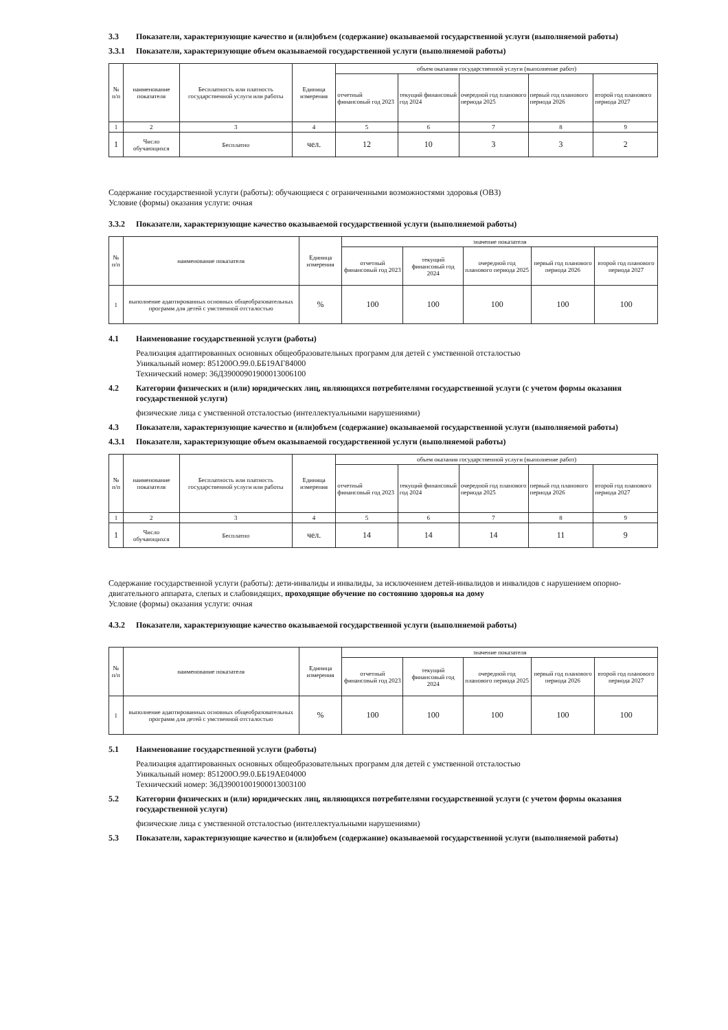3.3 Показатели, характеризующие качество и (или)объем (содержание) оказываемой государственной услуги (выполняемой работы)
3.3.1 Показатели, характеризующие объем оказываемой государственной услуги (выполняемой работы)
| № п/п | наименование показателя | Бесплатность или платность государственной услуги или работы | Единица измерения | объем оказания государственной услуги (выполнение работ) | | | | |
| --- | --- | --- | --- | --- | --- | --- | --- | --- |
| | | | | отчетный финансовый год 2023 | текущий финансовый год 2024 | очередной год планового периода 2025 | первый год планового периода 2026 | второй год планового периода 2027 |
| 1 | 2 | 3 | 4 | 5 | 6 | 7 | 8 | 9 |
| 1 | Число обучающихся | Бесплатно | чел. | 12 | 10 | 3 | 3 | 2 |
Содержание государственной услуги (работы): обучающиеся с ограниченными возможностями здоровья (ОВЗ)
Условие (формы) оказания услуги: очная
3.3.2 Показатели, характеризующие качество оказываемой государственной услуги (выполняемой работы)
| № п/п | наименование показателя | Единица измерения | значение показателя | | | | |
| --- | --- | --- | --- | --- | --- | --- | --- |
| | | | отчетный финансовый год 2023 | текущий финансовый год 2024 | очередной год планового периода 2025 | первый год планового периода 2026 | второй год планового периода 2027 |
| 1 | выполнение адаптированных основных общеобразовательных программ для детей с умственной отсталостью | % | 100 | 100 | 100 | 100 | 100 |
4.1 Наименование государственной услуги (работы)
Реализация адаптированных основных общеобразовательных программ для детей с умственной отсталостью
Уникальный номер: 851200О.99.0.ББ19АГ84000
Технический номер: 36Д39000901900013006100
4.2 Категории физических и (или) юридических лиц, являющихся потребителями государственной услуги (с учетом формы оказания государственной услуги)
физические лица с умственной отсталостью (интеллектуальными нарушениями)
4.3 Показатели, характеризующие качество и (или)объем (содержание) оказываемой государственной услуги (выполняемой работы)
4.3.1 Показатели, характеризующие объем оказываемой государственной услуги (выполняемой работы)
| № п/п | наименование показателя | Бесплатность или платность государственной услуги или работы | Единица измерения | объем оказания государственной услуги (выполнение работ) | | | | |
| --- | --- | --- | --- | --- | --- | --- | --- | --- |
| | | | | отчетный финансовый год 2023 | текущий финансовый год 2024 | очередной год планового периода 2025 | первый год планового периода 2026 | второй год планового периода 2027 |
| 1 | 2 | 3 | 4 | 5 | 6 | 7 | 8 | 9 |
| 1 | Число обучающихся | Бесплатно | чел. | 14 | 14 | 14 | 11 | 9 |
Содержание государственной услуги (работы): дети-инвалиды и инвалиды, за исключением детей-инвалидов и инвалидов с нарушением опорно-двигательного аппарата, слепых и слабовидящих, проходящие обучение по состоянию здоровья на дому
Условие (формы) оказания услуги: очная
4.3.2 Показатели, характеризующие качество оказываемой государственной услуги (выполняемой работы)
| № п/п | наименование показателя | Единица измерения | значение показателя | | | | |
| --- | --- | --- | --- | --- | --- | --- | --- |
| | | | отчетный финансовый год 2023 | текущий финансовый год 2024 | очередной год планового периода 2025 | первый год планового периода 2026 | второй год планового периода 2027 |
| 1 | выполнение адаптированных основных общеобразовательных программ для детей с умственной отсталостью | % | 100 | 100 | 100 | 100 | 100 |
5.1 Наименование государственной услуги (работы)
Реализация адаптированных основных общеобразовательных программ для детей с умственной отсталостью
Уникальный номер: 851200О.99.0.ББ19АЕ04000
Технический номер: 36Д39001001900013003100
5.2 Категории физических и (или) юридических лиц, являющихся потребителями государственной услуги (с учетом формы оказания государственной услуги)
физические лица с умственной отсталостью (интеллектуальными нарушениями)
5.3 Показатели, характеризующие качество и (или)объем (содержание) оказываемой государственной услуги (выполняемой работы)